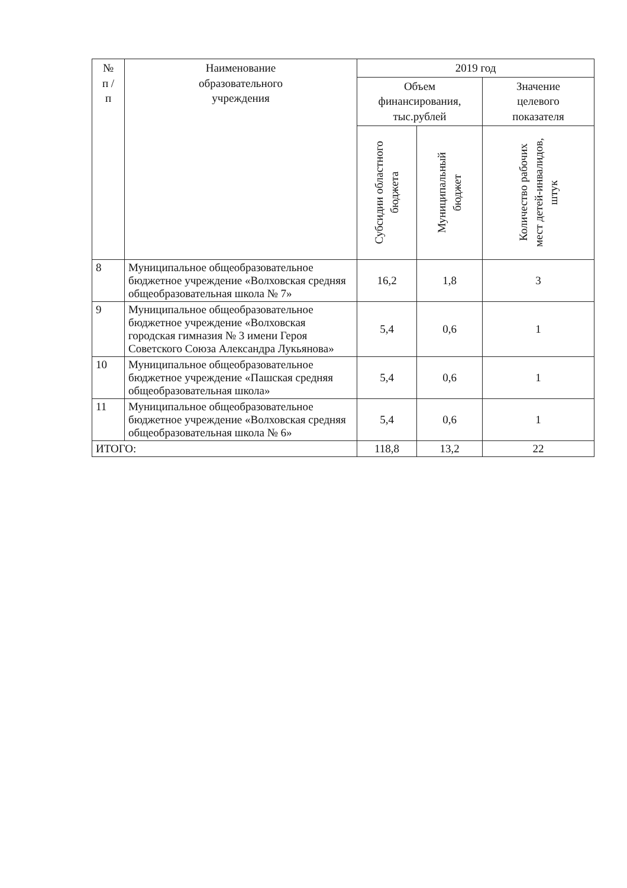| № п / п | Наименование образовательного учреждения | 2019 год | | |
| --- | --- | --- | --- | --- |
| | | Объем финансирования, тыс.рублей | | Значение целевого показателя |
| | | Субсидии областного бюджета | Муниципальный бюджет | Количество рабочих мест детей-инвалидов, штук |
| 8 | Муниципальное общеобразовательное бюджетное учреждение «Волховская средняя общеобразовательная школа № 7» | 16,2 | 1,8 | 3 |
| 9 | Муниципальное общеобразовательное бюджетное учреждение «Волховская городская гимназия № 3 имени Героя Советского Союза Александра Лукьянова» | 5,4 | 0,6 | 1 |
| 10 | Муниципальное общеобразовательное бюджетное учреждение «Пашская средняя общеобразовательная школа» | 5,4 | 0,6 | 1 |
| 11 | Муниципальное общеобразовательное бюджетное учреждение «Волховская средняя общеобразовательная школа № 6» | 5,4 | 0,6 | 1 |
| ИТОГО: | | 118,8 | 13,2 | 22 |